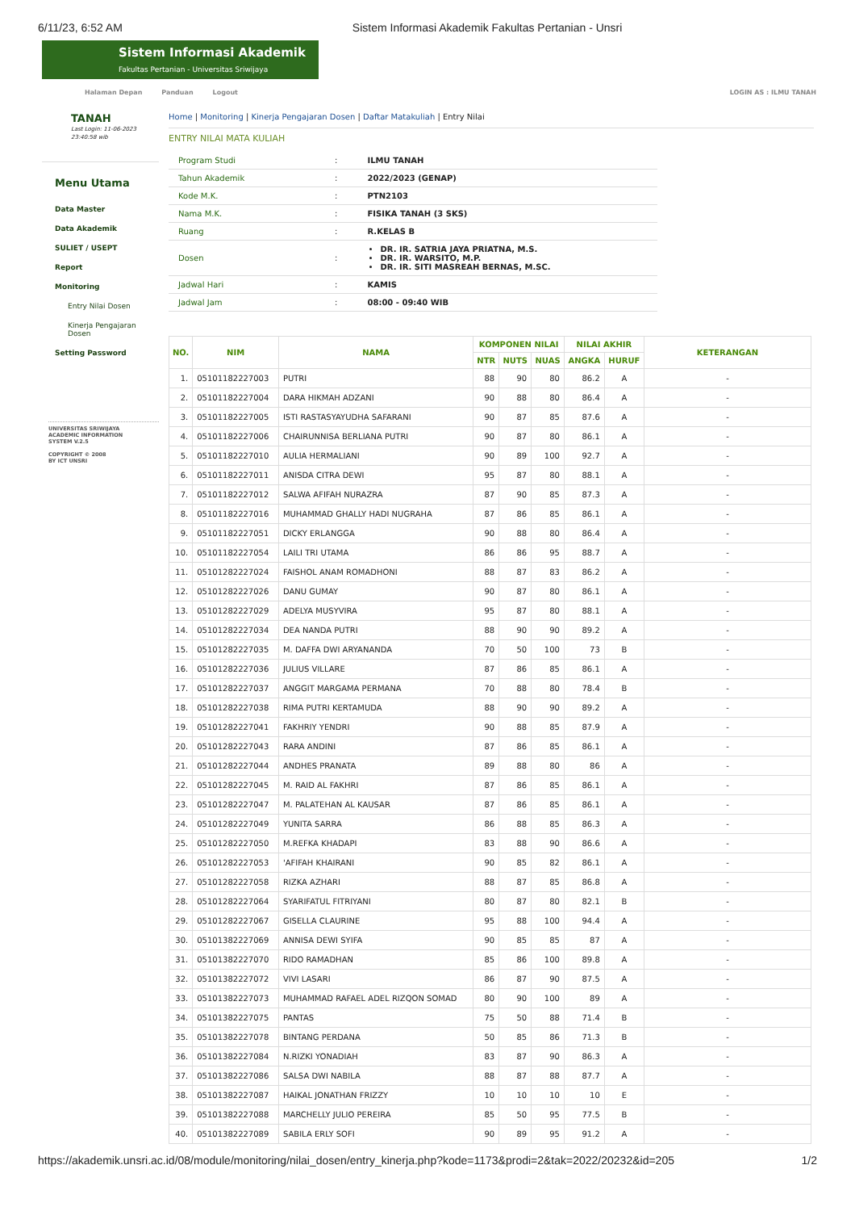6/11/23, 6:52 AM Sistem Informasi Akademik Fakultas Pertanian - Unsri
Sistem Informasi Akademik
Fakultas Pertanian - Universitas Sriwijaya
Halaman Depan Panduan Logout LOGIN AS : ILMU TANAH
TANAH
Last Login: 11-06-2023 23:40:58 wib
Menu Utama
Data Master
Data Akademik
SULIET / USEPT
Report
Monitoring
Entry Nilai Dosen
Kinerja Pengajaran Dosen
Setting Password
UNIVERSITAS SRIWIJAYA
ACADEMIC INFORMATION
SYSTEM V.2.5
COPYRIGHT © 2008
BY ICT UNSRI
Home | Monitoring | Kinerja Pengajaran Dosen | Daftar Matakuliah | Entry Nilai
ENTRY NILAI MATA KULIAH
| Program Studi | : | ILMU TANAH |
| Tahun Akademik | : | 2022/2023 (GENAP) |
| Kode M.K. | : | PTN2103 |
| Nama M.K. | : | FISIKA TANAH (3 SKS) |
| Ruang | : | R.KELAS B |
| Dosen | : | DR. IR. SATRIA JAYA PRIATNA, M.S. DR. IR. WARSITO, M.P. DR. IR. SITI MASREAH BERNAS, M.SC. |
| Jadwal Hari | : | KAMIS |
| Jadwal Jam | : | 08:00 - 09:40 WIB |
| NO. | NIM | NAMA | KOMPONEN NILAI | | | NILAI AKHIR | | KETERANGAN |
| --- | --- | --- | --- | --- | --- | --- | --- | --- |
| | | | NTR | NUTS | NUAS | ANGKA | HURUF | |
| 1. | 05101182227003 | PUTRI | 88 | 90 | 80 | 86.2 | A | - |
| 2. | 05101182227004 | DARA HIKMAH ADZANI | 90 | 88 | 80 | 86.4 | A | - |
| 3. | 05101182227005 | ISTI RASTASYAYUDHA SAFARANI | 90 | 87 | 85 | 87.6 | A | - |
| 4. | 05101182227006 | CHAIRUNNISA BERLIANA PUTRI | 90 | 87 | 80 | 86.1 | A | - |
| 5. | 05101182227010 | AULIA HERMALIANI | 90 | 89 | 100 | 92.7 | A | - |
| 6. | 05101182227011 | ANISDA CITRA DEWI | 95 | 87 | 80 | 88.1 | A | - |
| 7. | 05101182227012 | SALWA AFIFAH NURAZRA | 87 | 90 | 85 | 87.3 | A | - |
| 8. | 05101182227016 | MUHAMMAD GHALLY HADI NUGRAHA | 87 | 86 | 85 | 86.1 | A | - |
| 9. | 05101182227051 | DICKY ERLANGGA | 90 | 88 | 80 | 86.4 | A | - |
| 10. | 05101182227054 | LAILI TRI UTAMA | 86 | 86 | 95 | 88.7 | A | - |
| 11. | 05101282227024 | FAISHOL ANAM ROMADHONI | 88 | 87 | 83 | 86.2 | A | - |
| 12. | 05101282227026 | DANU GUMAY | 90 | 87 | 80 | 86.1 | A | - |
| 13. | 05101282227029 | ADELYA MUSYVIRA | 95 | 87 | 80 | 88.1 | A | - |
| 14. | 05101282227034 | DEA NANDA PUTRI | 88 | 90 | 90 | 89.2 | A | - |
| 15. | 05101282227035 | M. DAFFA DWI ARYANANDA | 70 | 50 | 100 | 73 | B | - |
| 16. | 05101282227036 | JULIUS VILLARE | 87 | 86 | 85 | 86.1 | A | - |
| 17. | 05101282227037 | ANGGIT MARGAMA PERMANA | 70 | 88 | 80 | 78.4 | B | - |
| 18. | 05101282227038 | RIMA PUTRI KERTAMUDA | 88 | 90 | 90 | 89.2 | A | - |
| 19. | 05101282227041 | FAKHRIY YENDRI | 90 | 88 | 85 | 87.9 | A | - |
| 20. | 05101282227043 | RARA ANDINI | 87 | 86 | 85 | 86.1 | A | - |
| 21. | 05101282227044 | ANDHES PRANATA | 89 | 88 | 80 | 86 | A | - |
| 22. | 05101282227045 | M. RAID AL FAKHRI | 87 | 86 | 85 | 86.1 | A | - |
| 23. | 05101282227047 | M. PALATEHAN AL KAUSAR | 87 | 86 | 85 | 86.1 | A | - |
| 24. | 05101282227049 | YUNITA SARRA | 86 | 88 | 85 | 86.3 | A | - |
| 25. | 05101282227050 | M.REFKA KHADAPI | 83 | 88 | 90 | 86.6 | A | - |
| 26. | 05101282227053 | 'AFIFAH KHAIRANI | 90 | 85 | 82 | 86.1 | A | - |
| 27. | 05101282227058 | RIZKA AZHARI | 88 | 87 | 85 | 86.8 | A | - |
| 28. | 05101282227064 | SYARIFATUL FITRIYANI | 80 | 87 | 80 | 82.1 | B | - |
| 29. | 05101282227067 | GISELLA CLAURINE | 95 | 88 | 100 | 94.4 | A | - |
| 30. | 05101382227069 | ANNISA DEWI SYIFA | 90 | 85 | 85 | 87 | A | - |
| 31. | 05101382227070 | RIDO RAMADHAN | 85 | 86 | 100 | 89.8 | A | - |
| 32. | 05101382227072 | VIVI LASARI | 86 | 87 | 90 | 87.5 | A | - |
| 33. | 05101382227073 | MUHAMMAD RAFAEL ADEL RIZQON SOMAD | 80 | 90 | 100 | 89 | A | - |
| 34. | 05101382227075 | PANTAS | 75 | 50 | 88 | 71.4 | B | - |
| 35. | 05101382227078 | BINTANG PERDANA | 50 | 85 | 86 | 71.3 | B | - |
| 36. | 05101382227084 | N.RIZKI YONADIAH | 83 | 87 | 90 | 86.3 | A | - |
| 37. | 05101382227086 | SALSA DWI NABILA | 88 | 87 | 88 | 87.7 | A | - |
| 38. | 05101382227087 | HAIKAL JONATHAN FRIZZY | 10 | 10 | 10 | 10 | E | - |
| 39. | 05101382227088 | MARCHELLY JULIO PEREIRA | 85 | 50 | 95 | 77.5 | B | - |
| 40. | 05101382227089 | SABILA ERLY SOFI | 90 | 89 | 95 | 91.2 | A | - |
https://akademik.unsri.ac.id/08/module/monitoring/nilai_dosen/entry_kinerja.php?kode=1173&prodi=2&tak=2022/20232&id=205 1/2